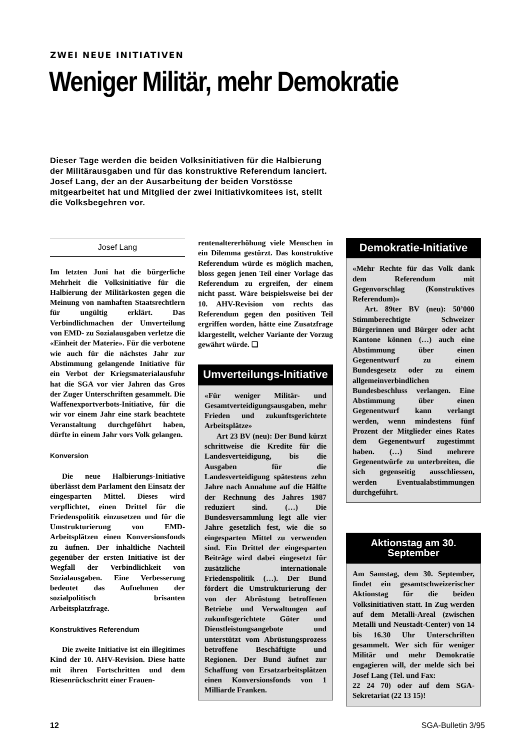ZWEI NEUE INITIATIVEN
Weniger Militär, mehr Demokratie
Dieser Tage werden die beiden Volksinitiativen für die Halbierung der Militärausgaben und für das konstruktive Referendum lanciert. Josef Lang, der an der Ausarbeitung der beiden Vorstösse mitgearbeitet hat und Mitglied der zwei Initiativkomitees ist, stellt die Volksbegehren vor.
Josef Lang
Im letzten Juni hat die bürgerliche Mehrheit die Volksinitiative für die Halbierung der Militärkosten gegen die Meinung von namhaften Staatsrechtlern für ungültig erklärt. Das Verbindlichmachen der Umverteilung von EMD- zu Sozialausgaben verletze die «Einheit der Materie». Für die verbotene wie auch für die nächstes Jahr zur Abstimmung gelangende Initiative für ein Verbot der Kriegsmaterialausfuhr hat die SGA vor vier Jahren das Gros der Zuger Unterschriften gesammelt. Die Waffenexportverbots-Initiative, für die wir vor einem Jahr eine stark beachtete Veranstaltung durchgeführt haben, dürfte in einem Jahr vors Volk gelangen.
Konversion
Die neue Halbierungs-Initiative überlässt dem Parlament den Einsatz der eingesparten Mittel. Dieses wird verpflichtet, einen Drittel für die Friedenspolitik einzusetzen und für die Umstrukturierung von EMD-Arbeitsplätzen einen Konversionsfonds zu äufnen. Der inhaltliche Nachteil gegenüber der ersten Initiative ist der Wegfall der Verbindlichkeit von Sozialausgaben. Eine Verbesserung bedeutet das Aufnehmen der sozialpolitisch brisanten Arbeitsplatzfrage.
Konstruktives Referendum
Die zweite Initiative ist ein illegitimes Kind der 10. AHV-Revision. Diese hatte mit ihren Fortschritten und dem Riesenrückschritt einer Frauen-
rentenaltererhöhung viele Menschen in ein Dilemma gestürzt. Das konstruktive Referendum würde es möglich machen, bloss gegen jenen Teil einer Vorlage das Referendum zu ergreifen, der einem nicht passt. Wäre beispielsweise bei der 10. AHV-Revision von rechts das Referendum gegen den positiven Teil ergriffen worden, hätte eine Zusatzfrage klargestellt, welcher Variante der Vorzug gewährt würde. ❑
Umverteilungs-Initiative
«Für weniger Militär- und Gesamtverteidigungsausgaben, mehr Frieden und zukunftsgerichtete Arbeitsplätze»
Art 23 BV (neu): Der Bund kürzt schrittweise die Kredite für die Landesverteidigung, bis die Ausgaben für die Landesverteidigung spätestens zehn Jahre nach Annahme auf die Hälfte der Rechnung des Jahres 1987 reduziert sind. (…) Die Bundesversammlung legt alle vier Jahre gesetzlich fest, wie die so eingesparten Mittel zu verwenden sind. Ein Drittel der eingesparten Beiträge wird dabei eingesetzt für zusätzliche internationale Friedenspolitik (…). Der Bund fördert die Umstrukturierung der von der Abrüstung betroffenen Betriebe und Verwaltungen auf zukunftsgerichtete Güter und Dienstleistungsangebote und unterstützt vom Abrüstungsprozess betroffene Beschäftigte und Regionen. Der Bund äufnet zur Schaffung von Ersatzarbeitsplätzen einen Konversionsfonds von 1 Milliarde Franken.
Demokratie-Initiative
«Mehr Rechte für das Volk dank dem Referendum mit Gegenvorschlag (Konstruktives Referendum)»
Art. 89ter BV (neu): 50’000 Stimmberechtigte Schweizer Bürgerinnen und Bürger oder acht Kantone können (…) auch eine Abstimmung über einen Gegenentwurf zu einem Bundesgesetz oder zu einem allgemeinverbindlichen Bundesbeschluss verlangen. Eine Abstimmung über einen Gegenentwurf kann verlangt werden, wenn mindestens fünf Prozent der Mitglieder eines Rates dem Gegenentwurf zugestimmt haben. (…) Sind mehrere Gegenentwürfe zu unterbreiten, die sich gegenseitig ausschliessen, werden Eventualabstimmungen durchgeführt.
Aktionstag am 30. September
Am Samstag, dem 30. September, findet ein gesamtschweizerischer Aktionstag für die beiden Volksinitiativen statt. In Zug werden auf dem Metalli-Areal (zwischen Metalli und Neustadt-Center) von 14 bis 16.30 Uhr Unterschriften gesammelt. Wer sich für weniger Militär und mehr Demokratie engagieren will, der melde sich bei Josef Lang (Tel. und Fax:
22 24 70) oder auf dem SGA-Sekretariat (22 13 15)!
12 SGA-Bulletin 3/95